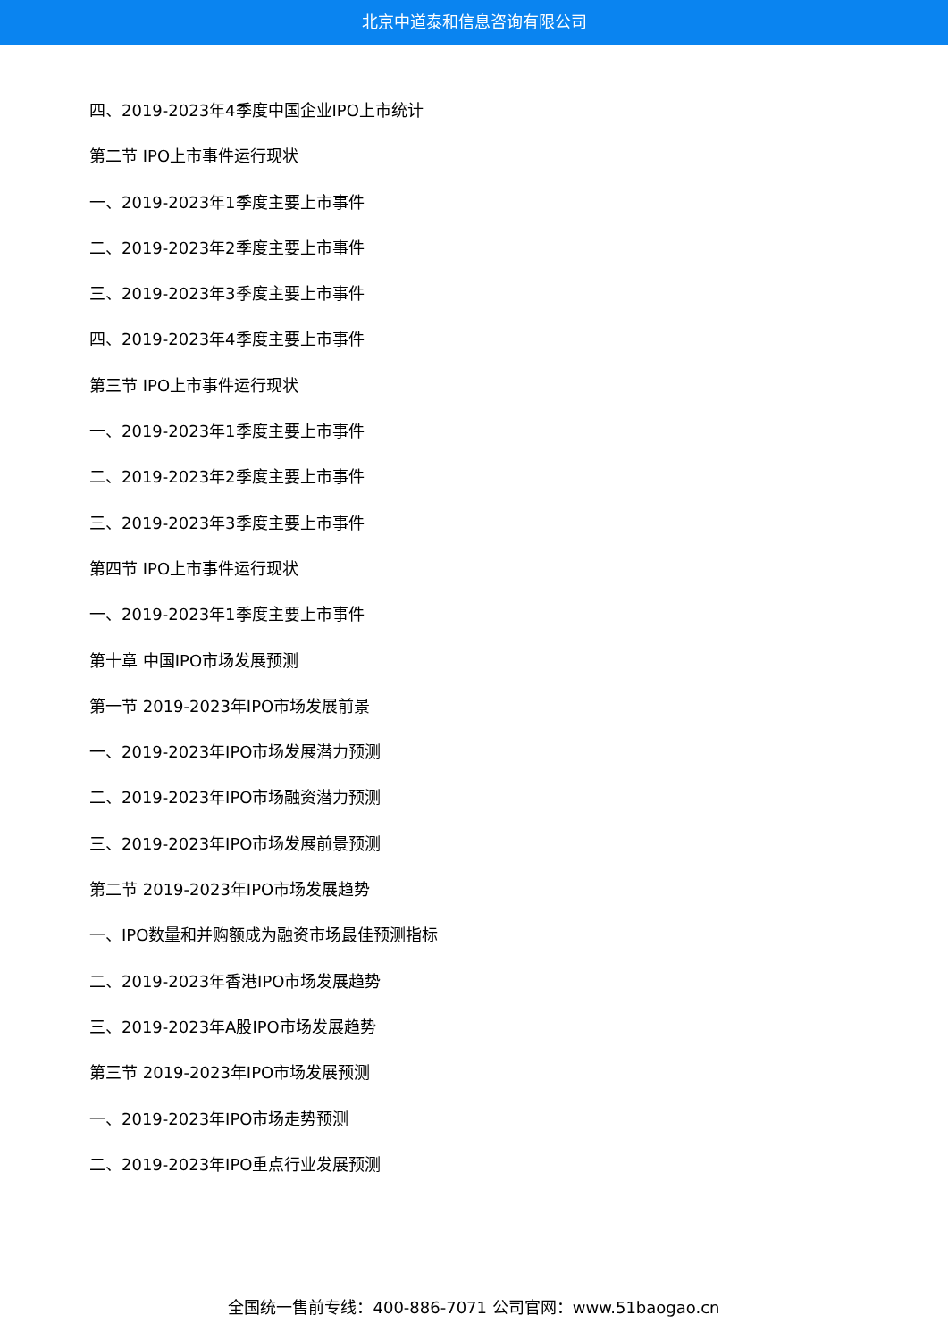北京中道泰和信息咨询有限公司
四、2019-2023年4季度中国企业IPO上市统计
第二节 IPO上市事件运行现状
一、2019-2023年1季度主要上市事件
二、2019-2023年2季度主要上市事件
三、2019-2023年3季度主要上市事件
四、2019-2023年4季度主要上市事件
第三节 IPO上市事件运行现状
一、2019-2023年1季度主要上市事件
二、2019-2023年2季度主要上市事件
三、2019-2023年3季度主要上市事件
第四节 IPO上市事件运行现状
一、2019-2023年1季度主要上市事件
第十章 中国IPO市场发展预测
第一节 2019-2023年IPO市场发展前景
一、2019-2023年IPO市场发展潜力预测
二、2019-2023年IPO市场融资潜力预测
三、2019-2023年IPO市场发展前景预测
第二节 2019-2023年IPO市场发展趋势
一、IPO数量和并购额成为融资市场最佳预测指标
二、2019-2023年香港IPO市场发展趋势
三、2019-2023年A股IPO市场发展趋势
第三节 2019-2023年IPO市场发展预测
一、2019-2023年IPO市场走势预测
二、2019-2023年IPO重点行业发展预测
全国统一售前专线：400-886-7071 公司官网：www.51baogao.cn